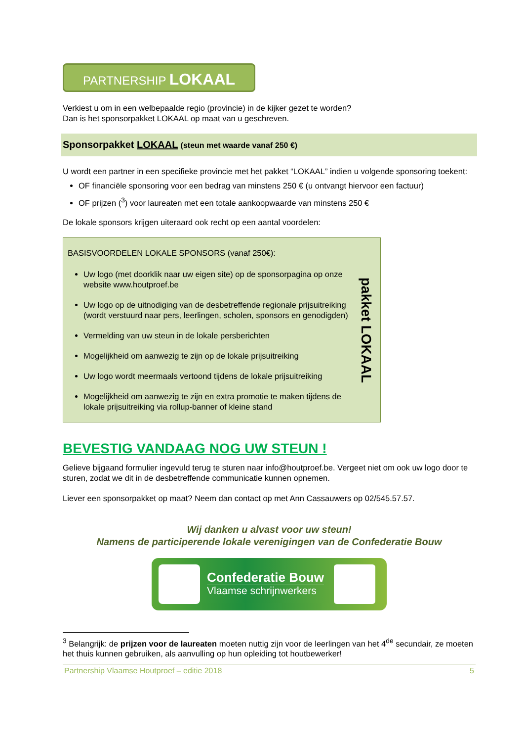PARTNERSHIP LOKAAL
Verkiest u om in een welbepaalde regio (provincie) in de kijker gezet te worden?
Dan is het sponsorpakket LOKAAL op maat van u geschreven.
Sponsorpakket LOKAAL (steun met waarde vanaf 250 €)
U wordt een partner in een specifieke provincie met het pakket “LOKAAL” indien u volgende sponsoring toekent:
OF financiële sponsoring voor een bedrag van minstens 250 € (u ontvangt hiervoor een factuur)
OF prijzen (<sup>3</sup>) voor laureaten met een totale aankoopwaarde van minstens 250 €
De lokale sponsors krijgen uiteraard ook recht op een aantal voordelen:
BASISVOORDELEN LOKALE SPONSORS (vanaf 250€):
Uw logo (met doorklik naar uw eigen site) op de sponsorpagina op onze website www.houtproef.be
Uw logo op de uitnodiging van de desbetreffende regionale prijsuitreiking (wordt verstuurd naar pers, leerlingen, scholen, sponsors en genodigden)
Vermelding van uw steun in de lokale persberichten
Mogelijkheid om aanwezig te zijn op de lokale prijsuitreiking
Uw logo wordt meermaals vertoond tijdens de lokale prijsuitreiking
Mogelijkheid om aanwezig te zijn en extra promotie te maken tijdens de lokale prijsuitreiking via rollup-banner of kleine stand
pakket LOKAAL
BEVESTIG VANDAAG NOG UW STEUN !
Gelieve bijgaand formulier ingevuld terug te sturen naar info@houtproef.be. Vergeet niet om ook uw logo door te sturen, zodat we dit in de desbetreffende communicatie kunnen opnemen.
Liever een sponsorpakket op maat? Neem dan contact op met Ann Cassauwers op 02/545.57.57.
Wij danken u alvast voor uw steun!
Namens de participerende lokale verenigingen van de Confederatie Bouw
Confederatie Bouw
Vlaamse schrijnwerkers
<sup>3</sup> Belangrijk: de prijzen voor de laureaten moeten nuttig zijn voor de leerlingen van het 4<sup>de</sup> secundair, ze moeten het thuis kunnen gebruiken, als aanvulling op hun opleiding tot houtbewerker!
Partnership Vlaamse Houtproef – editie 2018 5